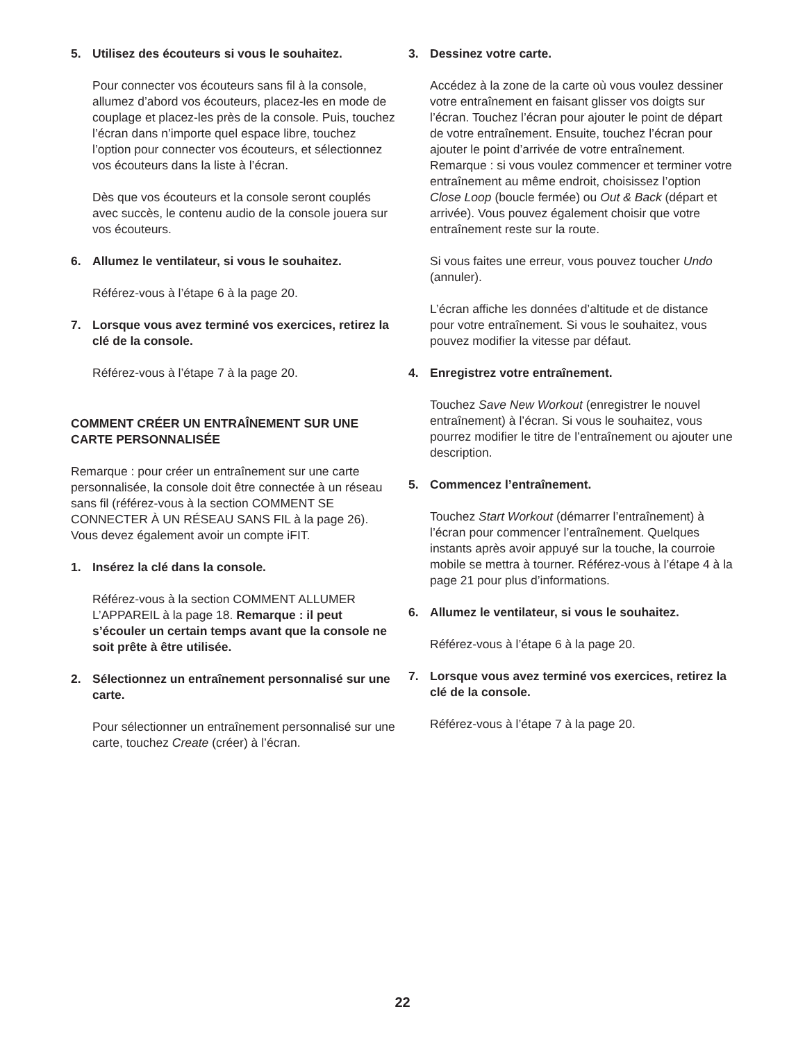5. Utilisez des écouteurs si vous le souhaitez.
Pour connecter vos écouteurs sans fil à la console, allumez d’abord vos écouteurs, placez-les en mode de couplage et placez-les près de la console. Puis, touchez l’écran dans n’importe quel espace libre, touchez l’option pour connecter vos écouteurs, et sélectionnez vos écouteurs dans la liste à l’écran.
Dès que vos écouteurs et la console seront cou­plés avec succès, le contenu audio de la console jouera sur vos écouteurs.
6. Allumez le ventilateur, si vous le souhaitez.
Référez-vous à l’étape 6 à la page 20.
7. Lorsque vous avez terminé vos exercices, retirez la clé de la console.
Référez-vous à l’étape 7 à la page 20.
COMMENT CRÉER UN ENTRAÎNEMENT SUR UNE CARTE PERSONNALISÉE
Remarque : pour créer un entraînement sur une carte personnalisée, la console doit être connectée à un réseau sans fil (référez-vous à la section COMMENT SE CONNECTER À UN RÉSEAU SANS FIL à la page 26). Vous devez également avoir un compte iFIT.
1. Insérez la clé dans la console.
Référez-vous à la section COMMENT ALLUMER L’APPAREIL à la page 18. Remarque : il peut s’écouler un certain temps avant que la console ne soit prête à être utilisée.
2. Sélectionnez un entraînement personnalisé sur une carte.
Pour sélectionner un entraînement personnalisé sur une carte, touchez Create (créer) à l’écran.
3. Dessinez votre carte.
Accédez à la zone de la carte où vous voulez dessiner votre entraînement en faisant glisser vos doigts sur l’écran. Touchez l’écran pour ajouter le point de départ de votre entraînement. Ensuite, touchez l’écran pour ajouter le point d’arrivée de votre entraînement. Remarque : si vous voulez commencer et terminer votre entraînement au même endroit, choisissez l’option Close Loop (boucle fermée) ou Out & Back (départ et arrivée). Vous pouvez également choisir que votre entraîne­ment reste sur la route.
Si vous faites une erreur, vous pouvez toucher Undo (annuler).
L’écran affiche les données d’altitude et de distance pour votre entraînement. Si vous le sou­haitez, vous pouvez modifier la vitesse par défaut.
4. Enregistrez votre entraînement.
Touchez Save New Workout (enregistrer le nouvel entraînement) à l’écran. Si vous le souhaitez, vous pourrez modifier le titre de l’entraînement ou ajou­ter une description.
5. Commencez l’entraînement.
Touchez Start Workout (démarrer l’entraînement) à l’écran pour commencer l’entraînement. Quelques instants après avoir appuyé sur la touche, la cour­roie mobile se mettra à tourner. Référez-vous à l’étape 4 à la page 21 pour plus d’informations.
6. Allumez le ventilateur, si vous le souhaitez.
Référez-vous à l’étape 6 à la page 20.
7. Lorsque vous avez terminé vos exercices, retirez la clé de la console.
Référez-vous à l’étape 7 à la page 20.
22